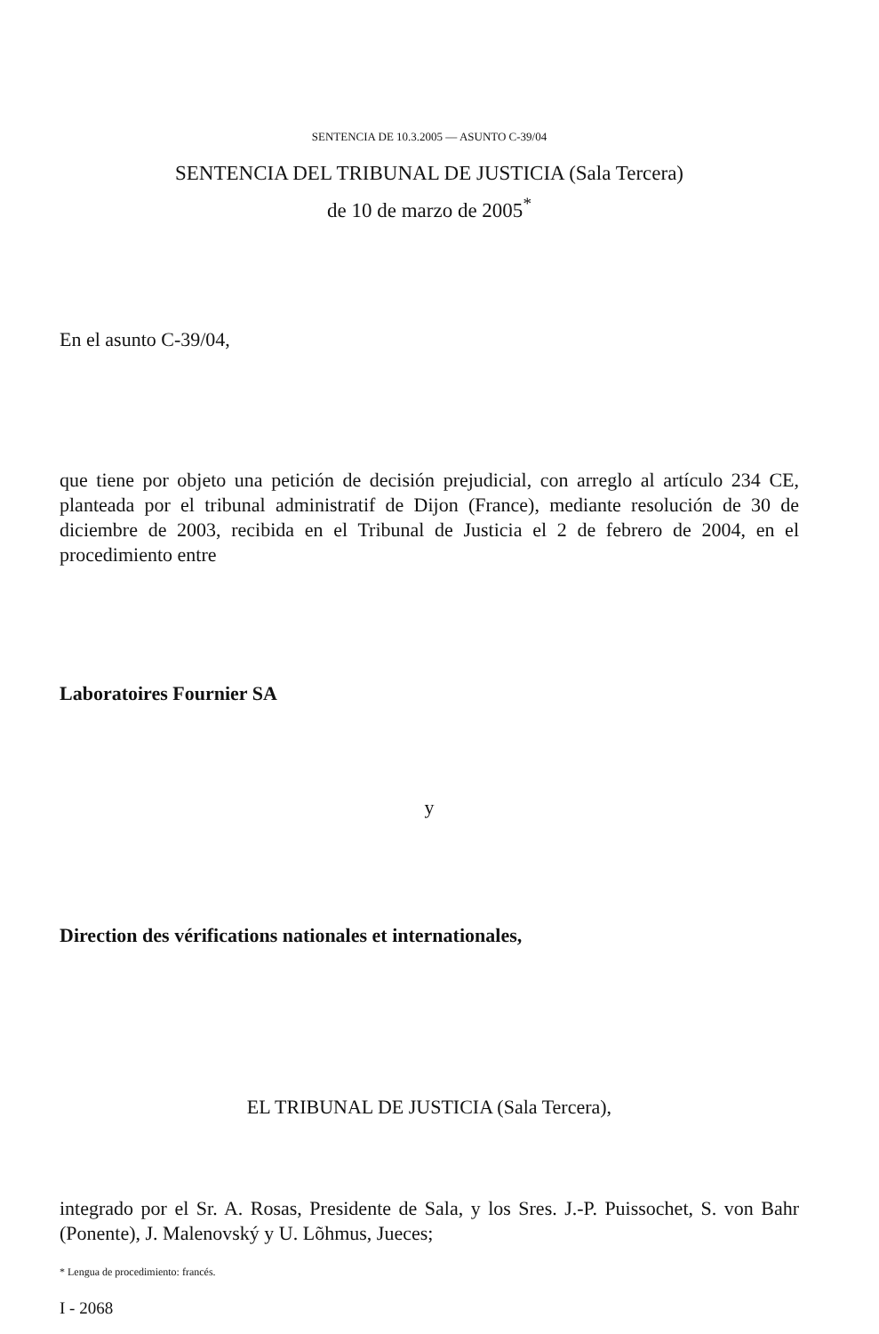SENTENCIA DE 10.3.2005 — ASUNTO C-39/04
SENTENCIA DEL TRIBUNAL DE JUSTICIA (Sala Tercera)
de 10 de marzo de 2005<sup>*</sup>
En el asunto C-39/04,
que tiene por objeto una petición de decisión prejudicial, con arreglo al artículo 234 CE, planteada por el tribunal administratif de Dijon (France), mediante resolución de 30 de diciembre de 2003, recibida en el Tribunal de Justicia el 2 de febrero de 2004, en el procedimiento entre
Laboratoires Fournier SA
y
Direction des vérifications nationales et internationales,
EL TRIBUNAL DE JUSTICIA (Sala Tercera),
integrado por el Sr. A. Rosas, Presidente de Sala, y los Sres. J.-P. Puissochet, S. von Bahr (Ponente), J. Malenovský y U. Lõhmus, Jueces;
* Lengua de procedimiento: francés.
I - 2068